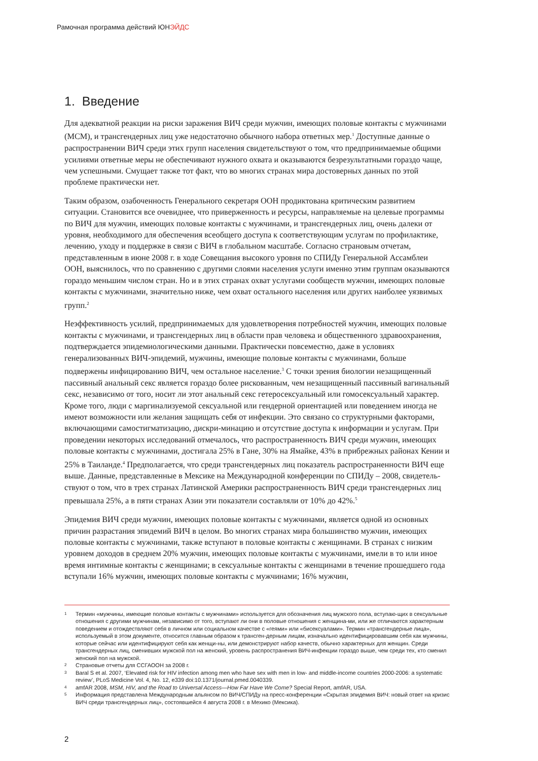Рамочная программа действий ЮНЭЙДС
1. Введение
Для адекватной реакции на риски заражения ВИЧ среди мужчин, имеющих половые контакты с мужчинами (МСМ), и трансгендерных лиц уже недостаточно обычного набора ответных мер.<sup>1</sup> Доступные данные о распространении ВИЧ среди этих групп населения свидетельствуют о том, что предпринимаемые общими усилиями ответные меры не обеспечивают нужного охвата и оказываются безрезультатными гораздо чаще, чем успешными. Смущает также тот факт, что во многих странах мира достоверных данных по этой проблеме практически нет.
Таким образом, озабоченность Генерального секретаря ООН продиктована критическим развитием ситуации. Становится все очевиднее, что приверженность и ресурсы, направляемые на целевые программы по ВИЧ для мужчин, имеющих половые контакты с мужчинами, и трансгендерных лиц, очень далеки от уровня, необходимого для обеспечения всеобщего доступа к соответствующим услугам по профилактике, лечению, уходу и поддержке в связи с ВИЧ в глобальном масштабе. Согласно страновым отчетам, представленным в июне 2008 г. в ходе Совещания высокого уровня по СПИДу Генеральной Ассамблеи ООН, выяснилось, что по сравнению с другими слоями населения услуги именно этим группам оказываются гораздо меньшим числом стран. Но и в этих странах охват услугами сообществ мужчин, имеющих половые контакты с мужчинами, значительно ниже, чем охват остального населения или других наиболее уязвимых групп.<sup>2</sup>
Неэффективность усилий, предпринимаемых для удовлетворения потребностей мужчин, имеющих половые контакты с мужчинами, и трансгендерных лиц в области прав человека и общественного здравоохранения, подтверждается эпидемиологическими данными. Практически повсеместно, даже в условиях генерализованных ВИЧ-эпидемий, мужчины, имеющие половые контакты с мужчинами, больше подвержены инфицированию ВИЧ, чем остальное население.<sup>3</sup> С точки зрения биологии незащищенный пассивный анальный секс является гораздо более рискованным, чем незащищенный пассивный вагинальный секс, независимо от того, носит ли этот анальный секс гетеросексуальный или гомосексуальный характер. Кроме того, люди с маргинализуемой сексуальной или гендерной ориентацией или поведением иногда не имеют возможности или желания защищать себя от инфекции. Это связано со структурными факторами, включающими самостигматизацию, дискри-минацию и отсутствие доступа к информации и услугам. При проведении некоторых исследований отмечалось, что распространенность ВИЧ среди мужчин, имеющих половые контакты с мужчинами, достигала 25% в Гане, 30% на Ямайке, 43% в прибрежных районах Кении и 25% в Таиланде.<sup>4</sup> Предполагается, что среди трансгендерных лиц показатель распространенности ВИЧ еще выше. Данные, представленные в Мексике на Международной конференции по СПИДу – 2008, свидетель-ствуют о том, что в трех странах Латинской Америки распространенность ВИЧ среди трансгендерных лиц превышала 25%, а в пяти странах Азии эти показатели составляли от 10% до 42%.<sup>5</sup>
Эпидемия ВИЧ среди мужчин, имеющих половые контакты с мужчинами, является одной из основных причин разрастания эпидемий ВИЧ в целом. Во многих странах мира большинство мужчин, имеющих половые контакты с мужчинами, также вступают в половые контакты с женщинами. В странах с низким уровнем доходов в среднем 20% мужчин, имеющих половые контакты с мужчинами, имели в то или иное время интимные контакты с женщинами; в сексуальные контакты с женщинами в течение прошедшего года вступали 16% мужчин, имеющих половые контакты с мужчинами; 16% мужчин,
1 Термин «мужчины, имеющие половые контакты с мужчинами» используется для обозначения лиц мужского пола, вступаю-щих в сексуальные отношения с другими мужчинам, независимо от того, вступают ли они в половые отношения с женщина-ми, или же отличаются характерным поведением и отождествляют себя в личном или социальном качестве с «геями» или «бисексуалами». Термин «трансгендерные лица», используемый в этом документе, относится главным образом к трансген-дерным лицам, изначально идентифицировавшим себя как мужчины, которые сейчас или идентифицируют себя как женщи-ны, или демонстрируют набор качеств, обычно характерных для женщин. Среди трансгендерных лиц, сменивших мужской пол на женский, уровень распространения ВИЧ-инфекции гораздо выше, чем среди тех, кто сменил женский пол на мужской.
2 Страновые отчеты для ССГАООН за 2008 г.
3 Baral S et al. 2007, ‘Elevated risk for HIV infection among men who have sex with men in low- and middle-income countries 2000-2006: a systematic review’, PLoS Medicine Vol. 4, No. 12, e339 doi:10.1371/journal.pmed.0040339.
4 amfAR 2008, MSM, HIV, and the Road to Universal Access—How Far Have We Come? Special Report, amfAR, USA.
5 Информация представлена Международным альянсом по ВИЧ/СПИДу на пресс-конференции «Скрытая эпидемия ВИЧ: новый ответ на кризис ВИЧ среди трансгендерных лиц», состоявшейся 4 августа 2008 г. в Мехико (Мексика).
2